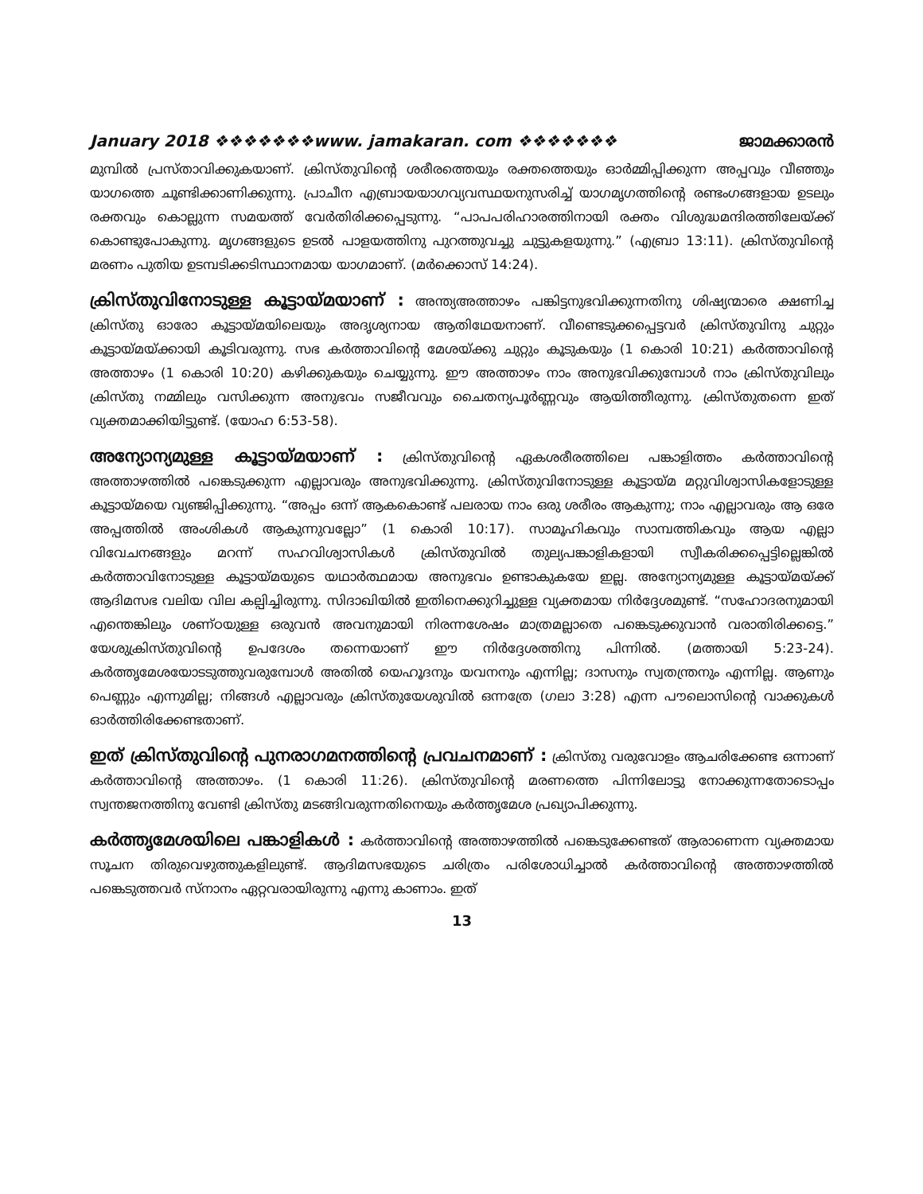January 2018 ❖❖❖❖❖❖❖www. jamakaran. com ❖❖❖❖❖❖❖ ജാമക്കാരൻ
മുമ്പിൽ പ്രസ്താവിക്കുകയാണ്. ക്രിസ്തുവിന്റെ ശരീരത്തെയും രക്തത്തെയും ഓർമ്മിപ്പിക്കുന്ന അപ്പവും വീഞ്ഞും യാഗത്തെ ചൂണ്ടിക്കാണിക്കുന്നു. പ്രാചീന എബ്രായയാഗവ്യവസ്ഥയനുസരിച്ച് യാഗമൃഗത്തിന്റെ രണ്ടംഗങ്ങളായ ഉടലും രക്തവും കൊല്ലുന്ന സമയത്ത് വേർതിരിക്കപ്പെടുന്നു. “പാപപരിഹാരത്തിനായി രക്തം വിശുദ്ധമന്ദിരത്തിലേയ്ക്ക് കൊണ്ടുപോകുന്നു. മൃഗങ്ങളുടെ ഉടൽ പാളയത്തിനു പുറത്തുവച്ചു ചുട്ടുകളയുന്നു.” (എബ്രാ 13:11). ക്രിസ്തുവിന്റെ മരണം പുതിയ ഉടമ്പടിക്കടിസ്ഥാനമായ യാഗമാണ്. (മർക്കൊസ് 14:24).
ക്രിസ്തുവിനോടുള്ള കൂട്ടായ്മയാണ് : അന്ത്യഅത്താഴം പങ്കിട്ടനുഭവിക്കുന്നതിനു ശിഷ്യന്മാരെ ക്ഷണിച്ച ക്രിസ്തു ഓരോ കൂട്ടായ്മയിലെയും അദൃശ്യനായ ആതിഥേയനാണ്. വീണ്ടെടുക്കപ്പെട്ടവർ ക്രിസ്തുവിനു ചുറ്റും കൂട്ടായ്മയ്ക്കായി കൂടിവരുന്നു. സഭ കർത്താവിന്റെ മേശയ്ക്കു ചുറ്റും കൂടുകയും (1 കൊരി 10:21) കർത്താവിന്റെ അത്താഴം (1 കൊരി 10:20) കഴിക്കുകയും ചെയ്യുന്നു. ഈ അത്താഴം നാം അനുഭവിക്കുമ്പോൾ നാം ക്രിസ്തുവിലും ക്രിസ്തു നമ്മിലും വസിക്കുന്ന അനുഭവം സജീവവും ചൈതന്യപൂർണ്ണവും ആയിത്തീരുന്നു. ക്രിസ്തുതന്നെ ഇത് വ്യക്തമാക്കിയിട്ടുണ്ട്. (യോഹ 6:53-58).
അന്യോന്യമുള്ള കൂട്ടായ്മയാണ് : ക്രിസ്തുവിന്റെ ഏകശരീരത്തിലെ പങ്കാളിത്തം കർത്താവിന്റെ അത്താഴത്തിൽ പങ്കെടുക്കുന്ന എല്ലാവരും അനുഭവിക്കുന്നു. ക്രിസ്തുവിനോടുള്ള കൂട്ടായ്മ മറ്റുവിശ്വാസികളോടുള്ള കൂട്ടായ്മയെ വ്യഞ്ജിപ്പിക്കുന്നു. “അപ്പം ഒന്ന് ആകകൊണ്ട് പലരായ നാം ഒരു ശരീരം ആകുന്നു; നാം എല്ലാവരും ആ ഒരേ അപ്പത്തിൽ അംശികൾ ആകുന്നുവല്ലോ” (1 കൊരി 10:17). സാമൂഹികവും സാമ്പത്തികവും ആയ എല്ലാ വിവേചനങ്ങളും മറന്ന് സഹവിശ്വാസികൾ ക്രിസ്തുവിൽ തുല്യപങ്കാളികളായി സ്വീകരിക്കപ്പെട്ടില്ലെങ്കിൽ കർത്താവിനോടുള്ള കൂട്ടായ്മയുടെ യഥാർത്ഥമായ അനുഭവം ഉണ്ടാകുകയേ ഇല്ല. അന്യോന്യമുള്ള കൂട്ടായ്മയ്ക്ക് ആദിമസഭ വലിയ വില കല്പിച്ചിരുന്നു. സിദാഖിയിൽ ഇതിനെക്കുറിച്ചുള്ള വ്യക്തമായ നിർദ്ദേശമുണ്ട്. “സഹോദരനുമായി എന്തെങ്കിലും ശണ്ഠയുള്ള ഒരുവൻ അവനുമായി നിരന്നശേഷം മാത്രമല്ലാതെ പങ്കെടുക്കുവാൻ വരാതിരിക്കട്ടെ.” യേശുക്രിസ്തുവിന്റെ ഉപദേശം തന്നെയാണ് ഈ നിർദ്ദേശത്തിനു പിന്നിൽ. (മത്തായി 5:23-24). കർത്തൃമേശയോടടുത്തുവരുമ്പോൾ അതിൽ യെഹൂദനും യവനനും എന്നില്ല; ദാസനും സ്വതന്ത്രനും എന്നില്ല. ആണും പെണ്ണും എന്നുമില്ല; നിങ്ങൾ എല്ലാവരും ക്രിസ്തുയേശുവിൽ ഒന്നത്രേ (ഗലാ 3:28) എന്ന പൗലൊസിന്റെ വാക്കുകൾ ഓർത്തിരിക്കേണ്ടതാണ്.
ഇത് ക്രിസ്തുവിന്റെ പുനരാഗമനത്തിന്റെ പ്രവചനമാണ് : ക്രിസ്തു വരുവോളം ആചരിക്കേണ്ട ഒന്നാണ് കർത്താവിന്റെ അത്താഴം. (1 കൊരി 11:26). ക്രിസ്തുവിന്റെ മരണത്തെ പിന്നിലോട്ടു നോക്കുന്നതോടൊപ്പം സ്വന്തജനത്തിനു വേണ്ടി ക്രിസ്തു മടങ്ങിവരുന്നതിനെയും കർത്തൃമേശ പ്രഖ്യാപിക്കുന്നു.
കർത്തൃമേശയിലെ പങ്കാളികൾ : കർത്താവിന്റെ അത്താഴത്തിൽ പങ്കെടുക്കേണ്ടത് ആരാണെന്ന വ്യക്തമായ സൂചന തിരുവെഴുത്തുകളിലുണ്ട്. ആദിമസഭയുടെ ചരിത്രം പരിശോധിച്ചാൽ കർത്താവിന്റെ അത്താഴത്തിൽ പങ്കെടുത്തവർ സ്നാനം ഏറ്റവരായിരുന്നു എന്നു കാണാം. ഇത്
13